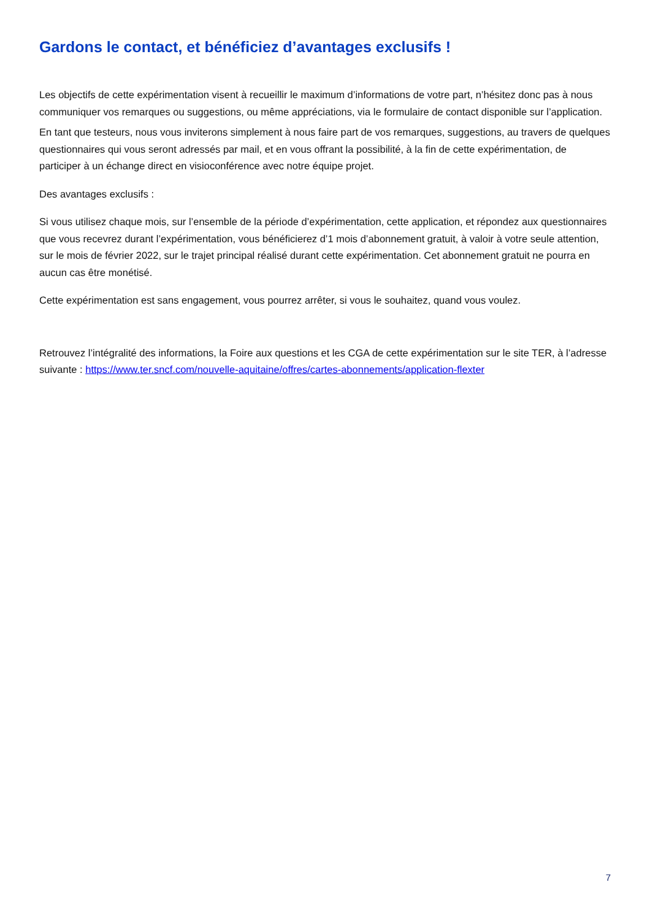Gardons le contact, et bénéficiez d’avantages exclusifs !
Les objectifs de cette expérimentation visent à recueillir le maximum d’informations de votre part, n’hésitez donc pas à nous communiquer vos remarques ou suggestions, ou même appréciations, via le formulaire de contact disponible sur l’application.
En tant que testeurs, nous vous inviterons simplement à nous faire part de vos remarques, suggestions, au travers de quelques questionnaires qui vous seront adressés par mail, et en vous offrant la possibilité, à la fin de cette expérimentation, de participer à un échange direct en visioconférence avec notre équipe projet.
Des avantages exclusifs :
Si vous utilisez chaque mois, sur l’ensemble de la période d’expérimentation, cette application, et répondez aux questionnaires que vous recevrez durant l’expérimentation, vous bénéficierez d’1 mois d’abonnement gratuit, à valoir à votre seule attention, sur le mois de février 2022, sur le trajet principal réalisé durant cette expérimentation. Cet abonnement gratuit ne pourra en aucun cas être monétisé.
Cette expérimentation est sans engagement, vous pourrez arrêter, si vous le souhaitez, quand vous voulez.
Retrouvez l’intégralité des informations, la Foire aux questions et les CGA de cette expérimentation sur le site TER, à l’adresse suivante : https://www.ter.sncf.com/nouvelle-aquitaine/offres/cartes-abonnements/application-flexter
7